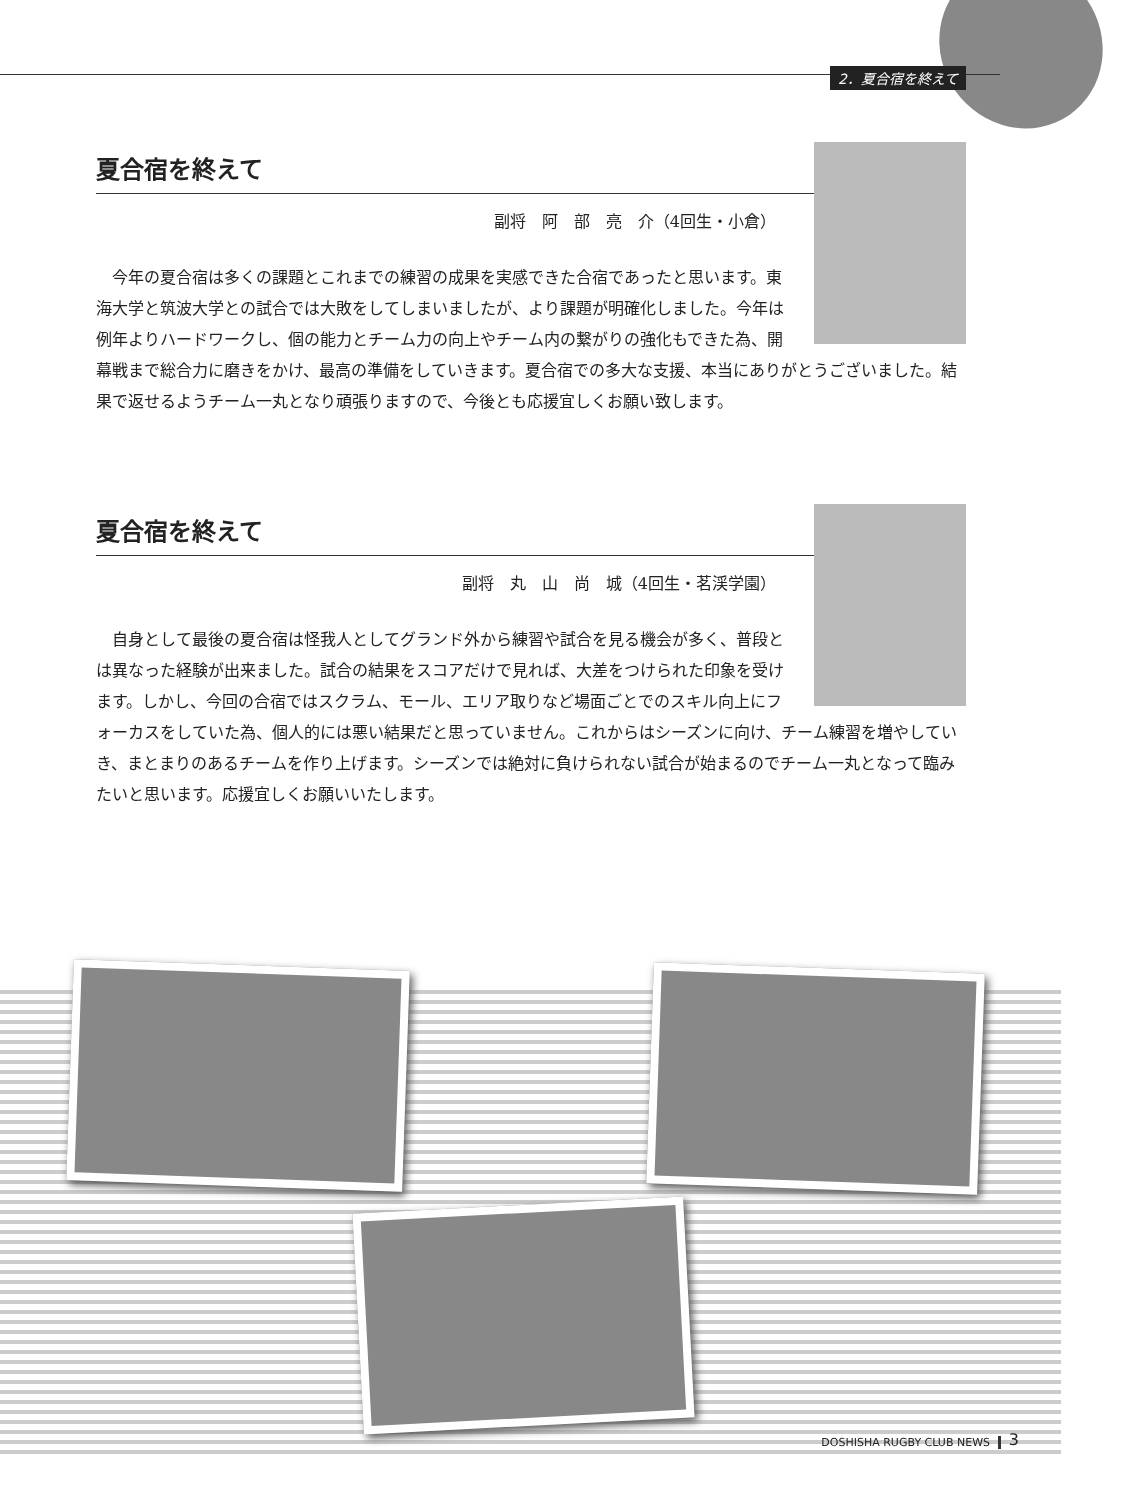2．夏合宿を終えて
夏合宿を終えて
副将　阿　部　亮　介（4回生・小倉）
今年の夏合宿は多くの課題とこれまでの練習の成果を実感できた合宿であったと思います。東海大学と筑波大学との試合では大敗をしてしまいましたが、より課題が明確化しました。今年は例年よりハードワークし、個の能力とチーム力の向上やチーム内の繋がりの強化もできた為、開幕戦まで総合力に磨きをかけ、最高の準備をしていきます。夏合宿での多大な支援、本当にありがとうございました。結果で返せるようチーム一丸となり頑張りますので、今後とも応援宜しくお願い致します。
夏合宿を終えて
副将　丸　山　尚　城（4回生・茗渓学園）
自身として最後の夏合宿は怪我人としてグランド外から練習や試合を見る機会が多く、普段とは異なった経験が出来ました。試合の結果をスコアだけで見れば、大差をつけられた印象を受けます。しかし、今回の合宿ではスクラム、モール、エリア取りなど場面ごとでのスキル向上にフォーカスをしていた為、個人的には悪い結果だと思っていません。これからはシーズンに向け、チーム練習を増やしていき、まとまりのあるチームを作り上げます。シーズンでは絶対に負けられない試合が始まるのでチーム一丸となって臨みたいと思います。応援宜しくお願いいたします。
DOSHISHA RUGBY CLUB NEWS 3